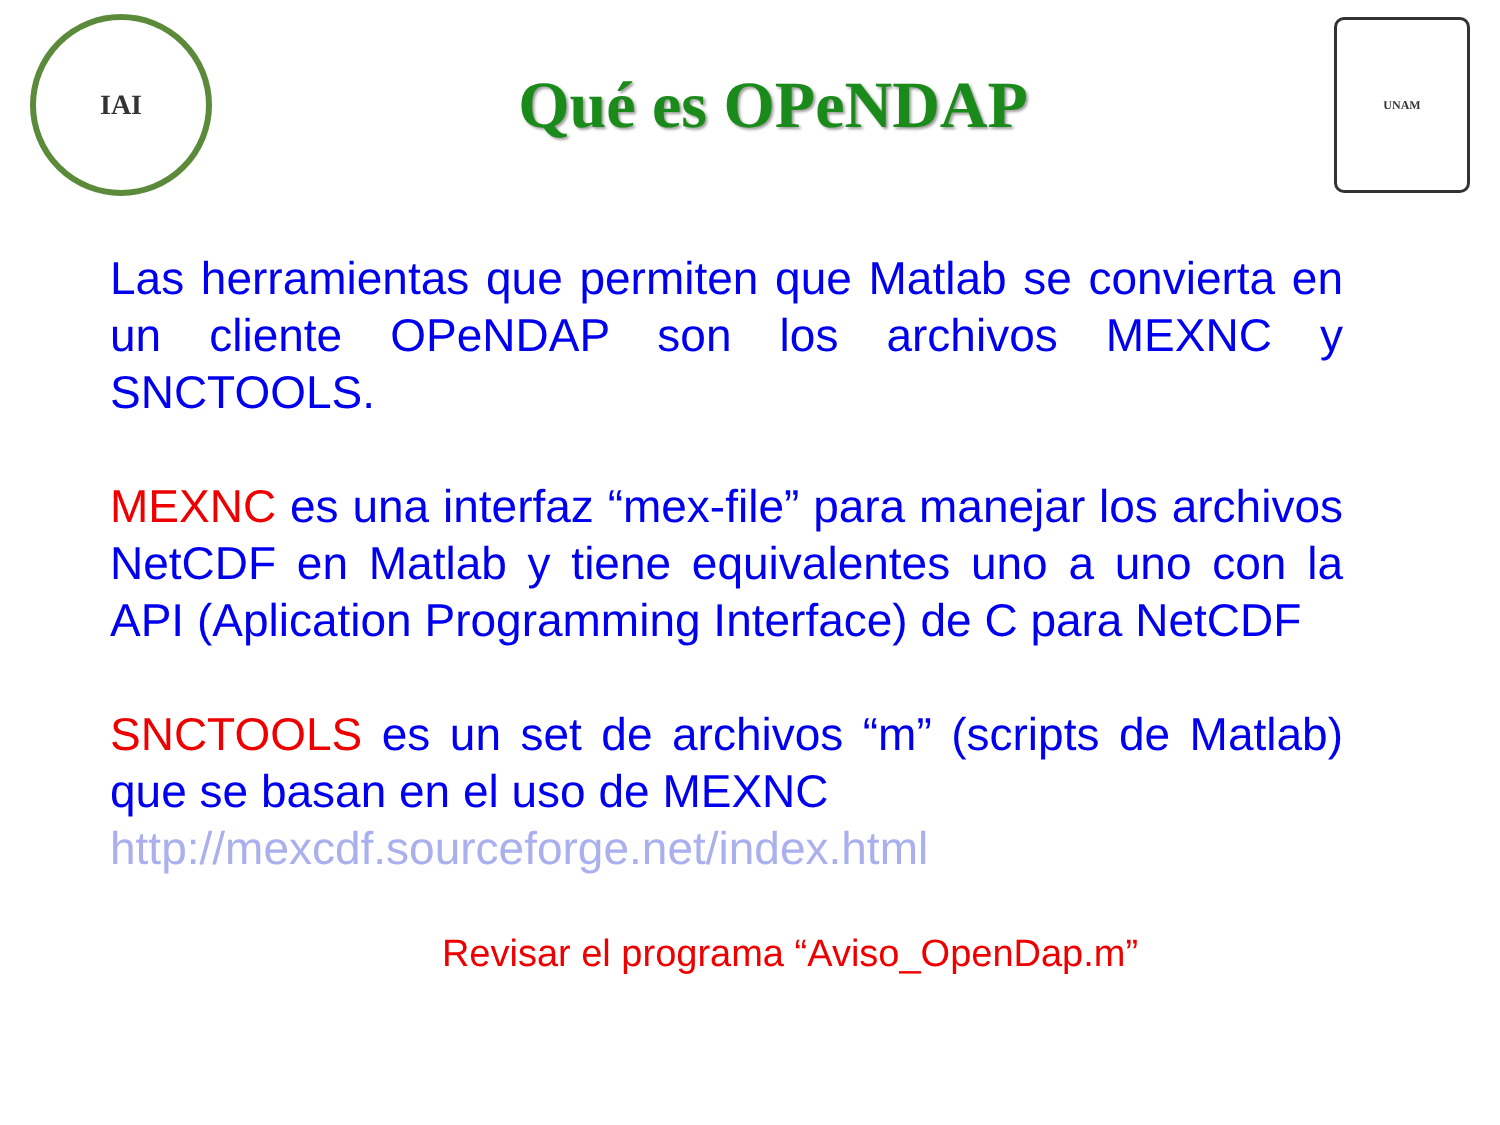IAI
Qué es OPeNDAP
UNAM
Las herramientas que permiten que Matlab se convierta en un cliente OPeNDAP son los archivos MEXNC y SNCTOOLS.
MEXNC es una interfaz “mex-file” para manejar los archivos NetCDF en Matlab y tiene equivalentes uno a uno con la API (Aplication Programming Interface) de C para NetCDF
SNCTOOLS es un set de archivos “m” (scripts de Matlab) que se basan en el uso de MEXNC
http://mexcdf.sourceforge.net/index.html
Revisar el programa “Aviso_OpenDap.m”